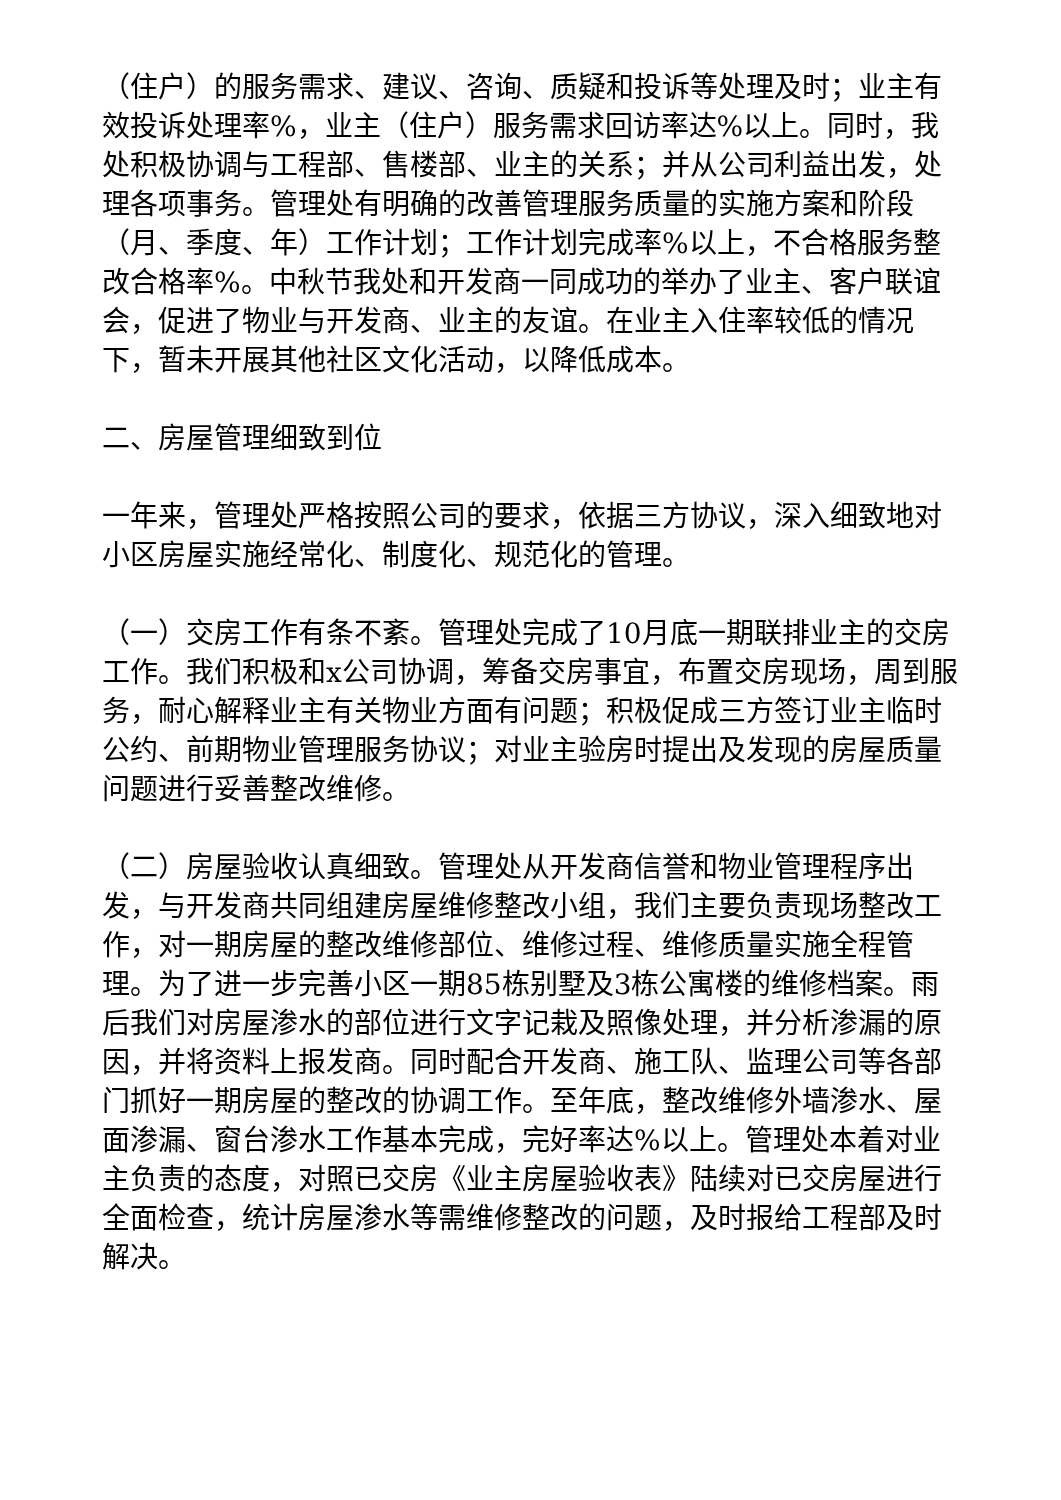（住户）的服务需求、建议、咨询、质疑和投诉等处理及时；业主有效投诉处理率%，业主（住户）服务需求回访率达%以上。同时，我处积极协调与工程部、售楼部、业主的关系；并从公司利益出发，处理各项事务。管理处有明确的改善管理服务质量的实施方案和阶段（月、季度、年）工作计划；工作计划完成率%以上，不合格服务整改合格率%。中秋节我处和开发商一同成功的举办了业主、客户联谊会，促进了物业与开发商、业主的友谊。在业主入住率较低的情况下，暂未开展其他社区文化活动，以降低成本。
二、房屋管理细致到位
一年来，管理处严格按照公司的要求，依据三方协议，深入细致地对小区房屋实施经常化、制度化、规范化的管理。
（一）交房工作有条不紊。管理处完成了10月底一期联排业主的交房工作。我们积极和x公司协调，筹备交房事宜，布置交房现场，周到服务，耐心解释业主有关物业方面有问题；积极促成三方签订业主临时公约、前期物业管理服务协议；对业主验房时提出及发现的房屋质量问题进行妥善整改维修。
（二）房屋验收认真细致。管理处从开发商信誉和物业管理程序出发，与开发商共同组建房屋维修整改小组，我们主要负责现场整改工作，对一期房屋的整改维修部位、维修过程、维修质量实施全程管理。为了进一步完善小区一期85栋别墅及3栋公寓楼的维修档案。雨后我们对房屋渗水的部位进行文字记栽及照像处理，并分析渗漏的原因，并将资料上报发商。同时配合开发商、施工队、监理公司等各部门抓好一期房屋的整改的协调工作。至年底，整改维修外墙渗水、屋面渗漏、窗台渗水工作基本完成，完好率达%以上。管理处本着对业主负责的态度，对照已交房《业主房屋验收表》陆续对已交房屋进行全面检查，统计房屋渗水等需维修整改的问题，及时报给工程部及时解决。